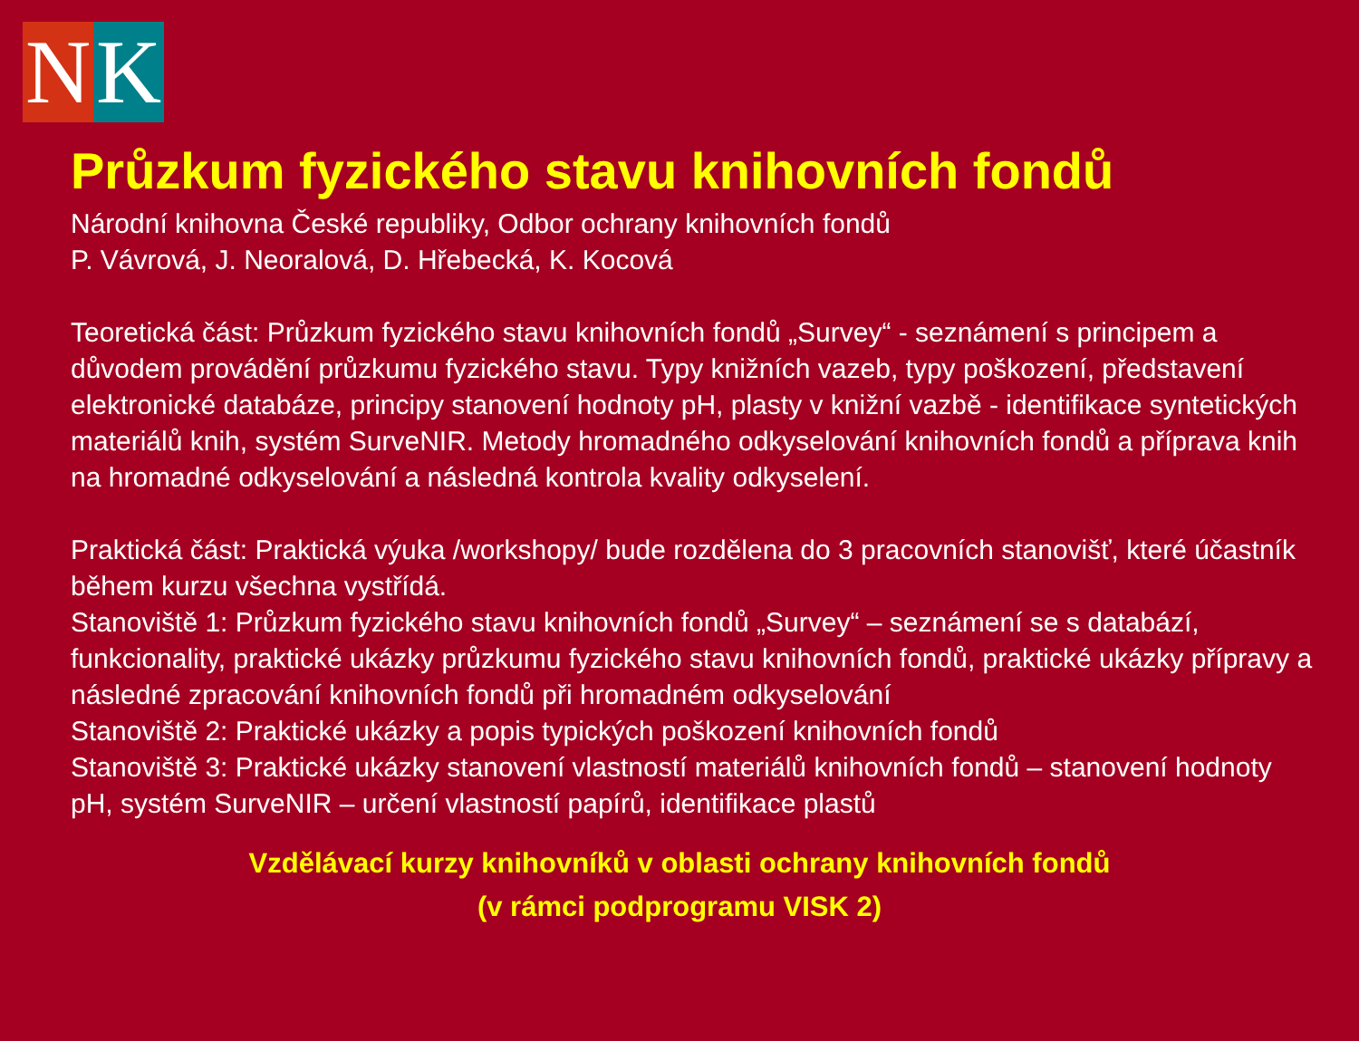N K
Průzkum fyzického stavu knihovních fondů
Národní knihovna České republiky, Odbor ochrany knihovních fondů
P. Vávrová, J. Neoralová, D. Hřebecká, K. Kocová
Teoretická část: Průzkum fyzického stavu knihovních fondů „Survey“ - seznámení s principem a důvodem provádění průzkumu fyzického stavu. Typy knižních vazeb, typy poškození, představení elektronické databáze, principy stanovení hodnoty pH, plasty v knižní vazbě - identifikace syntetických materiálů knih, systém SurveNIR. Metody hromadného odkyselování knihovních fondů a příprava knih na hromadné odkyselování a následná kontrola kvality odkyselení.
Praktická část: Praktická výuka /workshopy/ bude rozdělena do 3 pracovních stanovišť, které účastník během kurzu všechna vystřídá.
Stanoviště 1: Průzkum fyzického stavu knihovních fondů „Survey“ – seznámení se s databází, funkcionality, praktické ukázky průzkumu fyzického stavu knihovních fondů, praktické ukázky přípravy a následné zpracování knihovních fondů při hromadném odkyselování
Stanoviště 2: Praktické ukázky a popis typických poškození knihovních fondů
Stanoviště 3: Praktické ukázky stanovení vlastností materiálů knihovních fondů – stanovení hodnoty pH, systém SurveNIR – určení vlastností papírů, identifikace plastů
Vzdělávací kurzy knihovníků v oblasti ochrany knihovních fondů
(v rámci podprogramu VISK 2)